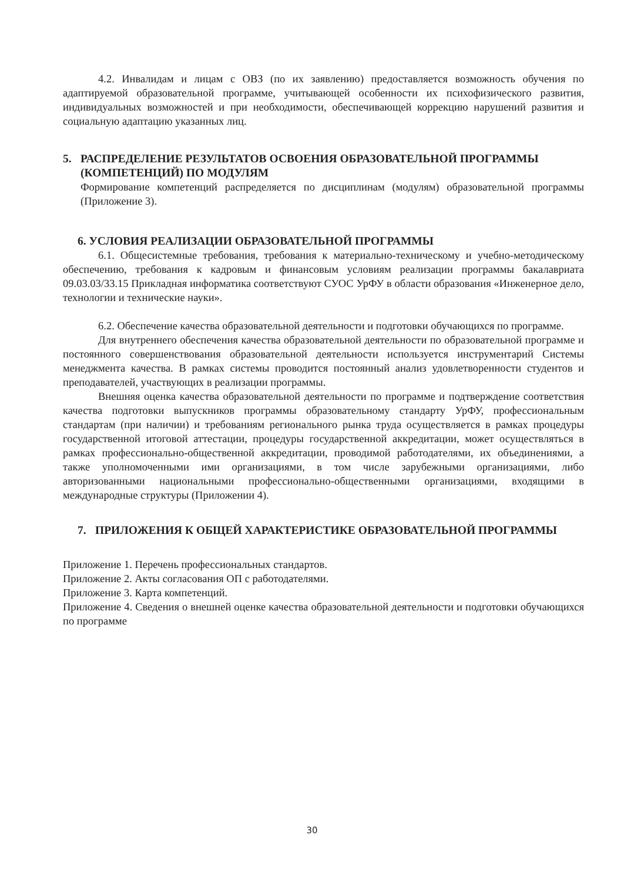4.2. Инвалидам и лицам с ОВЗ (по их заявлению) предоставляется возможность обучения по адаптируемой образовательной программе, учитывающей особенности их психофизического развития, индивидуальных возможностей и при необходимости, обеспечивающей коррекцию нарушений развития и социальную адаптацию указанных лиц.
5. РАСПРЕДЕЛЕНИЕ РЕЗУЛЬТАТОВ ОСВОЕНИЯ ОБРАЗОВАТЕЛЬНОЙ ПРОГРАММЫ (КОМПЕТЕНЦИЙ) ПО МОДУЛЯМ
Формирование компетенций распределяется по дисциплинам (модулям) образовательной программы (Приложение 3).
6. УСЛОВИЯ РЕАЛИЗАЦИИ ОБРАЗОВАТЕЛЬНОЙ ПРОГРАММЫ
6.1. Общесистемные требования, требования к материально-техническому и учебно-методическому обеспечению, требования к кадровым и финансовым условиям реализации программы бакалавриата 09.03.03/33.15 Прикладная информатика соответствуют СУОС УрФУ в области образования «Инженерное дело, технологии и технические науки».
6.2. Обеспечение качества образовательной деятельности и подготовки обучающихся по программе.
Для внутреннего обеспечения качества образовательной деятельности по образовательной программе и постоянного совершенствования образовательной деятельности используется инструментарий Системы менеджмента качества. В рамках системы проводится постоянный анализ удовлетворенности студентов и преподавателей, участвующих в реализации программы.
Внешняя оценка качества образовательной деятельности по программе и подтверждение соответствия качества подготовки выпускников программы образовательному стандарту УрФУ, профессиональным стандартам (при наличии) и требованиям регионального рынка труда осуществляется в рамках процедуры государственной итоговой аттестации, процедуры государственной аккредитации, может осуществляться в рамках профессионально-общественной аккредитации, проводимой работодателями, их объединениями, а также уполномоченными ими организациями, в том числе зарубежными организациями, либо авторизованными национальными профессионально-общественными организациями, входящими в международные структуры (Приложении 4).
7. ПРИЛОЖЕНИЯ К ОБЩЕЙ ХАРАКТЕРИСТИКЕ ОБРАЗОВАТЕЛЬНОЙ ПРОГРАММЫ
Приложение 1. Перечень профессиональных стандартов.
Приложение 2. Акты согласования ОП с работодателями.
Приложение 3. Карта компетенций.
Приложение 4. Сведения о внешней оценке качества образовательной деятельности и подготовки обучающихся по программе
30